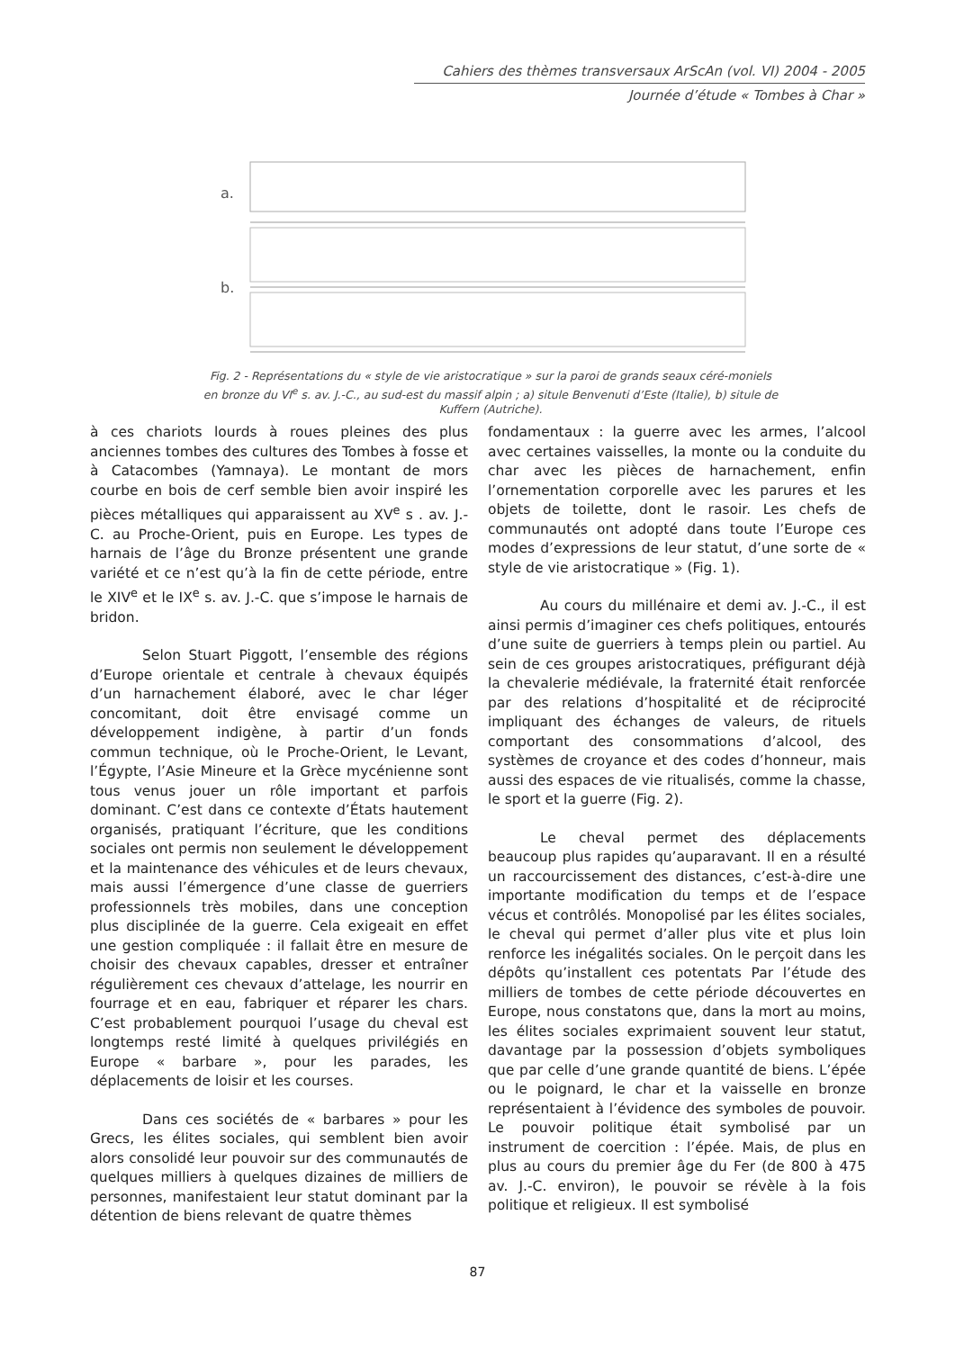Cahiers des thèmes transversaux ArScAn (vol. VI) 2004 - 2005
Journée d’étude « Tombes à Char »
a.
b.
Fig. 2 - Représentations du « style de vie aristocratique » sur la paroi de grands seaux céré-moniels en bronze du VI<sup>e</sup> s. av. J.-C., au sud-est du massif alpin ; a) situle Benvenuti d’Este (Italie), b) situle de Kuffern (Autriche).
à ces chariots lourds à roues pleines des plus anciennes tombes des cultures des Tombes à fosse et à Catacombes (Yamnaya). Le montant de mors courbe en bois de cerf semble bien avoir inspiré les pièces métalliques qui apparaissent au XV<sup>e</sup> s . av. J.-C. au Proche-Orient, puis en Europe. Les types de harnais de l’âge du Bronze présentent une grande variété et ce n’est qu’à la fin de cette période, entre le XIV<sup>e</sup> et le IX<sup>e</sup> s. av. J.-C. que s’impose le harnais de bridon.
Selon Stuart Piggott, l’ensemble des régions d’Europe orientale et centrale à chevaux équipés d’un harnachement élaboré, avec le char léger concomitant, doit être envisagé comme un développement indigène, à partir d’un fonds commun technique, où le Proche-Orient, le Levant, l’Égypte, l’Asie Mineure et la Grèce mycénienne sont tous venus jouer un rôle important et parfois dominant. C’est dans ce contexte d’États hautement organisés, pratiquant l’écriture, que les conditions sociales ont permis non seulement le développement et la maintenance des véhicules et de leurs chevaux, mais aussi l’émergence d’une classe de guerriers professionnels très mobiles, dans une conception plus disciplinée de la guerre. Cela exigeait en effet une gestion compliquée : il fallait être en mesure de choisir des chevaux capables, dresser et entraîner régulièrement ces chevaux d’attelage, les nourrir en fourrage et en eau, fabriquer et réparer les chars. C’est probablement pourquoi l’usage du cheval est longtemps resté limité à quelques privilégiés en Europe « barbare », pour les parades, les déplacements de loisir et les courses.
Dans ces sociétés de « barbares » pour les Grecs, les élites sociales, qui semblent bien avoir alors consolidé leur pouvoir sur des communautés de quelques milliers à quelques dizaines de milliers de personnes, manifestaient leur statut dominant par la détention de biens relevant de quatre thèmes
fondamentaux : la guerre avec les armes, l’alcool avec certaines vaisselles, la monte ou la conduite du char avec les pièces de harnachement, enfin l’ornementation corporelle avec les parures et les objets de toilette, dont le rasoir. Les chefs de communautés ont adopté dans toute l’Europe ces modes d’expressions de leur statut, d’une sorte de « style de vie aristocratique » (Fig. 1).
Au cours du millénaire et demi av. J.-C., il est ainsi permis d’imaginer ces chefs politiques, entourés d’une suite de guerriers à temps plein ou partiel. Au sein de ces groupes aristocratiques, préfigurant déjà la chevalerie médiévale, la fraternité était renforcée par des relations d’hospitalité et de réciprocité impliquant des échanges de valeurs, de rituels comportant des consommations d’alcool, des systèmes de croyance et des codes d’honneur, mais aussi des espaces de vie ritualisés, comme la chasse, le sport et la guerre (Fig. 2).
Le cheval permet des déplacements beaucoup plus rapides qu’auparavant. Il en a résulté un raccourcissement des distances, c’est-à-dire une importante modification du temps et de l’espace vécus et contrôlés. Monopolisé par les élites sociales, le cheval qui permet d’aller plus vite et plus loin renforce les inégalités sociales. On le perçoit dans les dépôts qu’installent ces potentats Par l’étude des milliers de tombes de cette période découvertes en Europe, nous constatons que, dans la mort au moins, les élites sociales exprimaient souvent leur statut, davantage par la possession d’objets symboliques que par celle d’une grande quantité de biens. L’épée ou le poignard, le char et la vaisselle en bronze représentaient à l’évidence des symboles de pouvoir. Le pouvoir politique était symbolisé par un instrument de coercition : l’épée. Mais, de plus en plus au cours du premier âge du Fer (de 800 à 475 av. J.-C. environ), le pouvoir se révèle à la fois politique et religieux. Il est symbolisé
87